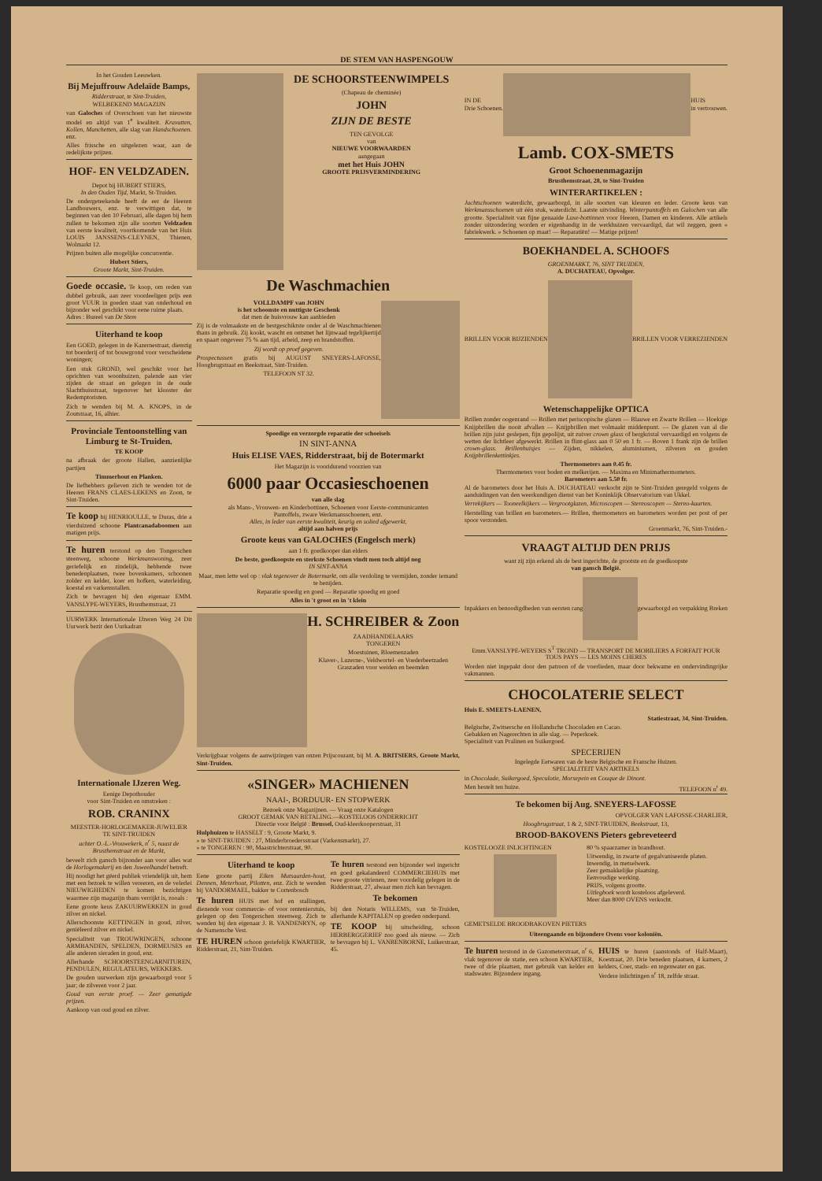DE STEM VAN HASPENGOUW
In het Gouden Leeuwken.
Bij Mejuffrouw Adelaïde Bamps,
Ridderstraat, te Sint-Truiden,
WELBEKEND MAGAZIJN
van Galoches of Overschoen van het nieuwste model en altijd van 1<sup>e</sup> kwaliteit. Kravatten, Kollen, Manchetten, alle slag van Handschoenen. enz.
Alles frissche en uitgelezen waar, aan de redelijkste prijzen.
HOF- EN VELDZADEN.
Depot bij HUBERT STIERS,
In den Ouden Tijd, Markt, St-Truiden.
De ondergeteekende heeft de eer de Heeren Landbouwers, enz. te verwittigen dat, te beginnen van den 10 Februari, alle dagen bij hem zullen te bekomen zijn alle soorten Veldzaden van eerste kwaliteit, voortkomende van het Huis LOUIS JANSSENS-CLEYNEN, Thienen, Wolmarkt 12.
Prijzen buiten alle mogelijke concurrentie.
Hubert Stiers,
Groote Markt, Sint-Truiden.
Goede occasie. Te koop, om reden van dubbel gebruik, aan zeer voordeeligen prijs een groot VUUR in goeden staat van onderhoud en bijzonder wel geschikt voor eene ruime plaats.
Adres : Bureel van De Stem
Uiterhand te koop
Een GOED, gelegen in de Kazernestraat, dienstig tot boerderij of tot bouwgrond voor verscheidene woningen;
Een stuk GROND, wel geschikt voor het oprichten van woonhuizen, palende aan vier zijden de straat en gelegen in de oude Slachthuisstraat, tegenover het klooster der Redemptoristen.
Zich te wenden bij M. A. KNOPS, in de Zoutstraat, 16, alhier.
Provinciale Tentoonstelling van Limburg te St-Truiden.
TE KOOP
na afbraak der groote Hallen, aanzienlijke partijen
Timmerhout en Planken.
De liefhebbers gelieven zich te wenden tot de Heeren FRANS CLAES-LEKENS en Zoon, te Sint-Truiden.
Te koop bij HENRIOULLE, te Duras, drie a vierduizend schoone Plantcanadaboomen aan matigen prijs.
Te huren terstond op den Tongerschen steenweg, schoone Werkmanswoning, zeer geriefelijk en zindelijk, hebbende twee benedenplaatsen, twee bovenkamers, schoonen zolder en kelder, koer en hofken, waterleiding, koestal en varkensstallen.
Zich te bevragen bij den eigenaar EMM. VANSLYPE-WEYERS, Brusthemstraat, 21
UURWERK Internationale IJzeren Weg 24 Dit Uurwerk bezit den Uurkadran
Internationale IJzeren Weg.
Eenige Depothouder
voor Sint-Truiden en omstreken :
ROB. CRANINX
MEESTER-HORLOGEMAKER-JUWELIER
TE SINT-TRUIDEN
achter O.-L.-Vrouwekerk, n<sup>r</sup> 5, naast de Brusthemstraat en de Markt,
beveelt zich gansch bijzonder aan voor alles wat de Horlogemakerij en den Juweelhandel betreft.
Hij noodigt het gëerd publiek vriendelijk uit, hem met een bezoek te willen vereeren, en de velerlei NIEUWIGHEDEN te komen bezichtigen waarmee zijn magazijn thans verrijkt is, zooals :
Eene groote keus ZAKUURWERKEN in goud zilver en nickel.
Allerschoonste KETTINGEN in goud, zilver, geniëleerd zilver en nickel.
Specialiteit van TROUWRINGEN, schoone ARMBANDEN, SPELDEN, DORMEUSES en alle anderen sieraden in goud, enz.
Allerhande SCHOORSTEENGARNITUREN, PENDULEN, REGULATEURS, WEKKERS.
De gouden uurwerken zijn gewaarborgd voor 5 jaar; de zilveren voor 2 jaar.
Goud van eerste proef. — Zeer gematigde prijzen.
Aankoop van oud goud en zilver.
DE SCHOORSTEENWIMPELS
(Chapeau de cheminée)
JOHN
ZIJN DE BESTE
TEN GEVOLGE
van
NIEUWE VOORWAARDEN
aangegaan
met het Huis JOHN
GROOTE PRIJSVERMINDERING
De Waschmachien
VOLLDAMPF van JOHN
is het schoonste en nuttigste Geschenk
dat men de huisvrouw kan aanbieden
Zij is de volmaakste en de bestgeschiktste onder al de Waschmachienen thans in gebruik. Zij kookt, wascht en ontsmet het lijnwaad tegelijkertijd en spaart ongeveer 75 % aan tijd, arbeid, zeep en brandstoffen.
Zij wordt op proef gegeven.
Prospectussen gratis bij AUGUST SNEYERS-LAFOSSE, Hoogbrugstraat en Beekstraat, Sint-Truiden.
TELEFOON ST 32.
Spoedige en verzorgde reparatie der schoeisels
IN SINT-ANNA
Huis ELISE VAES, Ridderstraat, bij de Botermarkt
Het Magazijn is vooridurend voorzien van
6000 paar Occasieschoenen
van alle slag
als Mans-, Vrouwen- en Kinderbottinen, Schoenen voor Eerste-communicanten
Pantoffels, zware Werkmansschoenen, enz.
Alles, in leder van eerste kwaliteit, keurig en solied afgewerkt,
altijd aan halven prijs
Groote keus van GALOCHES (Engelsch merk)
aan 1 fr. goedkooper dan elders
De beste, goedkoopste en sterkste Schoenen vindt men toch altijd nog
IN SINT-ANNA
Maar, men lette wel op : vlak tegenover de Botermarkt, om alle verdoling te vermijden, zonder iemand te benijden.
Reparatie spoedig en goed — Reparatie spoedig en goed
Alles in 't groot en in 't klein
H. SCHREIBER & Zoon
ZAADHANDELAARS
TONGEREN
Moestuinen, Bloemenzaden
Klaver-, Luzerne-, Veldwortel- en Voederbeetzaden
Graszaden voor weiden en beemden
Verkrijgbaar volgens de aanwijzingen van onzen Prijscourant, bij M. A. BRITSIERS, Groote Markt, Sint-Truiden.
«SINGER» MACHIENEN
NAAI-, BORDUUR- EN STOPWERK
Bezoek onze Magazijnen. — Vraag onze Katalogen
GROOT GEMAK VAN BETALING.—KOSTELOOS ONDERRICHT
Directie voor België : Brussel, Oud-kleerkooperstraat, 31
Hulphuizen te HASSELT : 9, Groote Markt, 9.
» te SINT-TRUIDEN : 27, Minderbroedersstraat (Varkensmarkt), 27.
» te TONGEREN : 90, Maastrichterstraat, 90.
Uiterhand te koop
Eene groote partij Eiken Mutsaarden-hout, Dennen, Meterhout, Pilotten, enz. Zich te wenden bij VANDORMAEL, bakker te Cortenbosch
Te huren HUIS met hof en stallingen, dienende voor commercie- of voor rentenierstuis, gelegen op den Tongerschen steenweg. Zich te wenden bij den eigenaar J. B. VANDENRYN, op de Namensche Vest.
TE HUREN schoon geriefelijk KWARTIER, Ridderstraat, 21, Sint-Truiden.
Te huren terstond een bijzonder wel ingericht en goed gekalandeerd COMMERCIEHUIS met twee groote vitrienen, zeer voordelig gelegen in de Ridderstraat, 27, alwaar men zich kan bevragen.
Te bekomen
bij den Notaris WILLEMS, van St-Truiden, allerhande KAPITALEN op goeden onderpand.
TE KOOP bij uitscheiding, schoon HERBERGGERIEF zoo goed als nieuw. — Zich te bevragen bij L. VANBENBORNE, Luikerstraat, 45.
IN DE
Drie Schoenen.
HUIS
in vertrouwen.
Lamb. COX-SMETS
Groot Schoenenmagazijn
Brusthemstraat, 28, te Sint-Truiden
WINTERARTIKELEN :
Jachtschoenen waterdicht, gewaarborgd, in alle soorten van kleuren en leder. Groote keus van Werkmansschoenen uit één stuk, waterdicht. Laatste uitvinding. Winterpantoffels en Galochen van alle grootte. Specialiteit van fijne genaaide Luxe-bottinnen voor Heeren, Damen en kinderen. Alle artikels zonder uitzondering worden er eigenhandig in de werkhuizen vervaardigd, dat wil zeggen, geen « fabriekwerk. » Schoenen op maat! — Reparatiën! — Matige prijzen!
BOEKHANDEL A. SCHOOFS
GROENMARKT, 76, SINT TRUIDEN,
A. DUCHATEAU, Opvolger.
BRILLEN VOOR BIJZIENDEN BRILLEN VOOR VERREZIENDEN
Wetenschappelijke OPTICA
Brillen zonder oogenrand — Brillen met periscopische glazen — Blauwe en Zwarte Brillen — Hoekige Knijpbrillen die nooit afvallen — Knijpbrillen met volmaakt middenpunt. — De glazen van al die brillen zijn juist geslepen, fijn gepolijst, uit zuiver crown glass of bergkristal vervaardigd en volgens de wetten der lichtleer afgewerkt. Brillen in flint-glass aan 0 50 en 1 fr. — Boven 1 frank zijn de brillen crown-glass. Brillenhuisjes — Zijden, nikkelen, aluminiumen, zilveren en gouden Knijpbrillenkettinkjes.
Thermometers aan 0.45 fr.
Thermometers voor boden en melkerijen. — Maxima en Minimathermometers.
Barometers aan 5.50 fr.
Al de barometers door het Huis A. DUCHATEAU verkocht zijn te Sint-Truiden geregeld volgens de aanduidingen van den weerkundigen dienst van het Koninklijk Observatorium van Ukkel.
Verrekijkers — Tooneelkijkers — Vergrootglazen, Microscopen — Stereoscopen — Stereo-kaarten.
Herstelling van brillen en barometers.— Brillen, thermometers en barometers worden per post of per spoor verzonden.
Groenmarkt, 76, Sint-Truiden.-
VRAAGT ALTIJD DEN PRIJS
want zij zijn erkend als de best ingerichte, de grootste en de goedkoopste
van gansch België.
Inpakkers en benoodigdheden van eersten rang
gewaarborgd en verpakking Breken
Emm.VANSLYPE-WEYERS S<sup>T</sup> TROND — TRANSPORT DE MOBILIERS A FORFAIT POUR TOUS PAYS — LES MOINS CHERES
Worden niet ingepakt door den patroon of de voerlieden, maar door bekwame en ondervindingrijke vakmannen.
CHOCOLATERIE SELECT
Huis E. SMEETS-LAENEN,
Statiestraat, 34, Sint-Truiden.
Belgische, Zwitsersche en Hollandsche Chocoladen en Cacao.
Gebakken en Nagerechten in alle slag. — Peperkoek.
Specialiteit van Pralinen en Suikergoed.
SPECERIJEN
Ingelegde Eetwaren van de beste Belgische en Fransche Huizen.
SPECIALITEIT VAN ARTIKELS
in Chocolade, Suikergoed, Speculotie, Morsepein en Couque de Dinont.
Men bestelt ten huize. TELEFOON n<sup>r</sup> 49.
Te bekomen bij Aug. SNEYERS-LAFOSSE
OPVOLGER VAN LAFOSSE-CHARLIER,
Hoogbrugstraat, 1 & 2, SINT-TRUIDEN, Beekstraat, 13,
BROOD-BAKOVENS Pieters gebreveteerd
KOSTELOOZE INLICHTINGEN
GEMETSELDE BROODBAKOVEN PIETERS
80 % spaarzamer in brandhout.
Uitwendig, in zwarte of gegalvaniseerde platen.
Inwendig, in metselwerk.
Zeer gemakkelijke plaatsing.
Eenvoudige werking.
PRIJS, volgens grootte.
Uitlegboek wordt kosteloos afgeleverd.
Meer dan 8000 OVENS verkocht.
Uiteengaande en bijzondere Ovens voor koloniën.
Te huren terstond in de Gazometerstraat, n<sup>r</sup> 6, vlak tegenover de statie, een schoon KWARTIER, twee of drie plaatsen, met gebruik van kelder en stadswater. Bijzondere ingang.
HUIS te huren (aanstonds of Half-Maart), Koestraat, 20. Drie beneden plaatsen, 4 kamers, 2 kelders, Coer, stads- en regenwater en gas.
Verdere inlichtingen n<sup>r</sup> 18, zelfde straat.